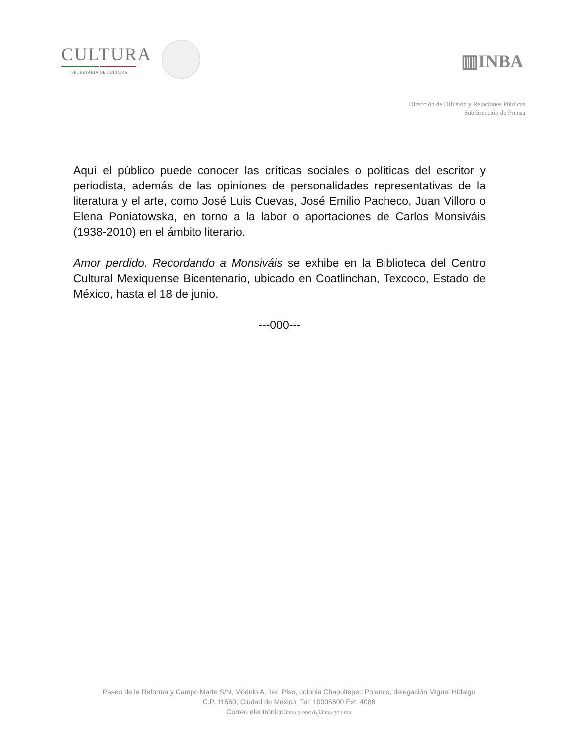CULTURA
SECRETARÍA DE CULTURA
▥INBA
Dirección de Difusión y Relaciones Públicas
Subdirección de Prensa
Aquí el público puede conocer las críticas sociales o políticas del escritor y periodista, además de las opiniones de personalidades representativas de la literatura y el arte, como José Luis Cuevas, José Emilio Pacheco, Juan Villoro o Elena Poniatowska, en torno a la labor o aportaciones de Carlos Monsiváis (1938-2010) en el ámbito literario.
Amor perdido. Recordando a Monsiváis se exhibe en la Biblioteca del Centro Cultural Mexiquense Bicentenario, ubicado en Coatlinchan, Texcoco, Estado de México, hasta el 18 de junio.
---000---
Paseo de la Reforma y Campo Marte S/N, Módulo A, 1er. Piso, colonia Chapultepec Polanco, delegación Miguel Hidalgo
C.P. 11560, Ciudad de México. Tel: 10005600 Ext. 4086
Correo electrónico:inba.prensa1@inba.gob.mx